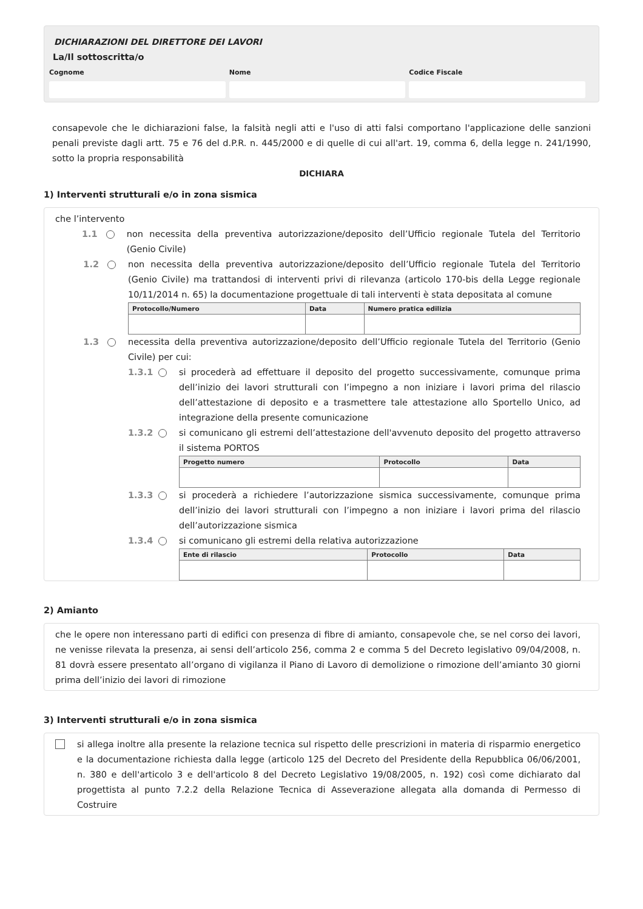DICHIARAZIONI DEL DIRETTORE DEI LAVORI
La/Il sottoscritta/o
Cognome Nome Codice Fiscale
consapevole che le dichiarazioni false, la falsità negli atti e l'uso di atti falsi comportano l'applicazione delle sanzioni penali previste dagli artt. 75 e 76 del d.P.R. n. 445/2000 e di quelle di cui all'art. 19, comma 6, della legge n. 241/1990, sotto la propria responsabilità
DICHIARA
1) Interventi strutturali e/o in zona sismica
che l’intervento
1.1 non necessita della preventiva autorizzazione/deposito dell’Ufficio regionale Tutela del Territorio (Genio Civile)
1.2 non necessita della preventiva autorizzazione/deposito dell’Ufficio regionale Tutela del Territorio (Genio Civile) ma trattandosi di interventi privi di rilevanza (articolo 170-bis della Legge regionale 10/11/2014 n. 65) la documentazione progettuale di tali interventi è stata depositata al comune
| Protocollo/Numero | Data | Numero pratica edilizia |
| --- | --- | --- |
1.3 necessita della preventiva autorizzazione/deposito dell’Ufficio regionale Tutela del Territorio (Genio Civile) per cui:
1.3.1
si procederà ad effettuare il deposito del progetto successivamente, comunque prima dell’inizio dei lavori strutturali con l’impegno a non iniziare i lavori prima del rilascio dell’attestazione di deposito e a trasmettere tale attestazione allo Sportello Unico, ad integrazione della presente comunicazione
1.3.2
si comunicano gli estremi dell’attestazione dell'avvenuto deposito del progetto attraverso il sistema PORTOS
| Progetto numero | Protocollo | Data |
| --- | --- | --- |
1.3.3
si procederà a richiedere l’autorizzazione sismica successivamente, comunque prima dell’inizio dei lavori strutturali con l’impegno a non iniziare i lavori prima del rilascio dell’autorizzazione sismica
1.3.4
si comunicano gli estremi della relativa autorizzazione
| Ente di rilascio | Protocollo | Data |
| --- | --- | --- |
2) Amianto
che le opere non interessano parti di edifici con presenza di fibre di amianto, consapevole che, se nel corso dei lavori, ne venisse rilevata la presenza, ai sensi dell’articolo 256, comma 2 e comma 5 del Decreto legislativo 09/04/2008, n. 81 dovrà essere presentato all’organo di vigilanza il Piano di Lavoro di demolizione o rimozione dell’amianto 30 giorni prima dell’inizio dei lavori di rimozione
3) Interventi strutturali e/o in zona sismica
si allega inoltre alla presente la relazione tecnica sul rispetto delle prescrizioni in materia di risparmio energetico e la documentazione richiesta dalla legge (articolo 125 del Decreto del Presidente della Repubblica 06/06/2001, n. 380 e dell'articolo 3 e dell'articolo 8 del Decreto Legislativo 19/08/2005, n. 192) così come dichiarato dal progettista al punto 7.2.2 della Relazione Tecnica di Asseverazione allegata alla domanda di Permesso di Costruire